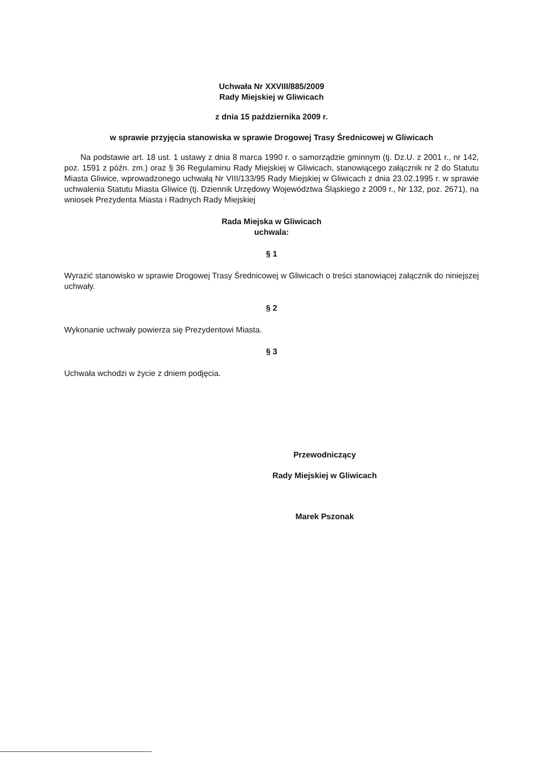Uchwała Nr XXVIII/885/2009
Rady Miejskiej w Gliwicach
z dnia 15 października 2009 r.
w sprawie przyjęcia stanowiska w sprawie Drogowej Trasy Średnicowej w Gliwicach
Na podstawie art. 18 ust. 1 ustawy z dnia 8 marca 1990 r. o samorządzie gminnym (tj. Dz.U. z 2001 r., nr 142, poz. 1591 z późn. zm.) oraz § 36 Regulaminu Rady Miejskiej w Gliwicach, stanowiącego załącznik nr 2 do Statutu Miasta Gliwice, wprowadzonego uchwałą Nr VIII/133/95 Rady Miejskiej w Gliwicach z dnia 23.02.1995 r. w sprawie uchwalenia Statutu Miasta Gliwice (tj. Dziennik Urzędowy Województwa Śląskiego z 2009 r., Nr 132, poz. 2671), na wniosek Prezydenta Miasta i Radnych Rady Miejskiej
Rada Miejska w Gliwicach
uchwala:
§ 1
Wyrazić stanowisko w sprawie Drogowej Trasy Średnicowej w Gliwicach o treści stanowiącej załącznik do niniejszej uchwały.
§ 2
Wykonanie uchwały powierza się Prezydentowi Miasta.
§ 3
Uchwała wchodzi w życie z dniem podjęcia.
Przewodniczący
Rady Miejskiej w Gliwicach
Marek Pszonak